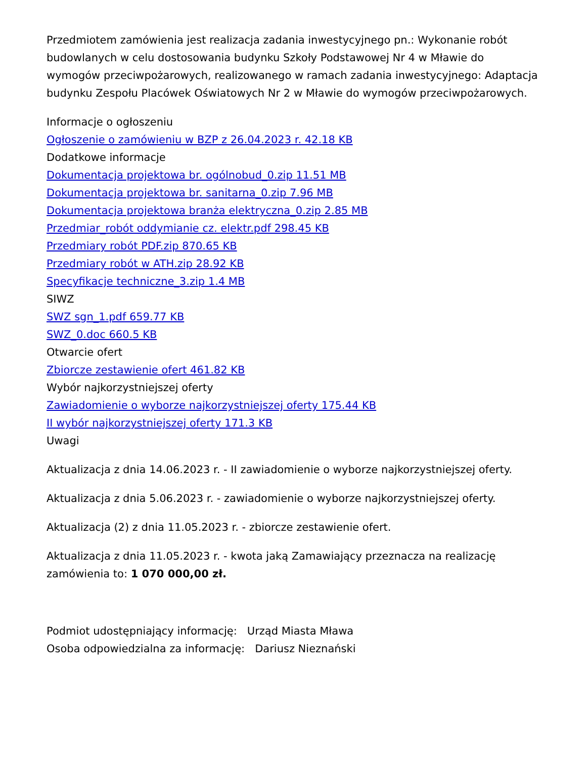Przedmiotem zamówienia jest realizacja zadania inwestycyjnego pn.: Wykonanie robót budowlanych w celu dostosowania budynku Szkoły Podstawowej Nr 4 w Mławie do wymogów przeciwpożarowych, realizowanego w ramach zadania inwestycyjnego: Adaptacja budynku Zespołu Placówek Oświatowych Nr 2 w Mławie do wymogów przeciwpożarowych.
Informacje o ogłoszeniu
Ogłoszenie o zamówieniu w BZP z 26.04.2023 r. 42.18 KB
Dodatkowe informacje
Dokumentacja projektowa br. ogólnobud_0.zip 11.51 MB
Dokumentacja projektowa br. sanitarna_0.zip 7.96 MB
Dokumentacja projektowa branża elektryczna_0.zip 2.85 MB
Przedmiar_robót oddymianie cz. elektr.pdf 298.45 KB
Przedmiary robót PDF.zip 870.65 KB
Przedmiary robót w ATH.zip 28.92 KB
Specyfikacje techniczne_3.zip 1.4 MB
SIWZ
SWZ sgn_1.pdf 659.77 KB
SWZ_0.doc 660.5 KB
Otwarcie ofert
Zbiorcze zestawienie ofert 461.82 KB
Wybór najkorzystniejszej oferty
Zawiadomienie o wyborze najkorzystniejszej oferty 175.44 KB
II wybór najkorzystniejszej oferty 171.3 KB
Uwagi
Aktualizacja z dnia 14.06.2023 r. - II zawiadomienie o wyborze najkorzystniejszej oferty.
Aktualizacja z dnia 5.06.2023 r. - zawiadomienie o wyborze najkorzystniejszej oferty.
Aktualizacja (2) z dnia 11.05.2023 r. - zbiorcze zestawienie ofert.
Aktualizacja z dnia 11.05.2023 r. - kwota jaką Zamawiający przeznacza na realizację zamówienia to: 1 070 000,00 zł.
Podmiot udostępniający informację: Urząd Miasta Mława
Osoba odpowiedzialna za informację: Dariusz Nieznański